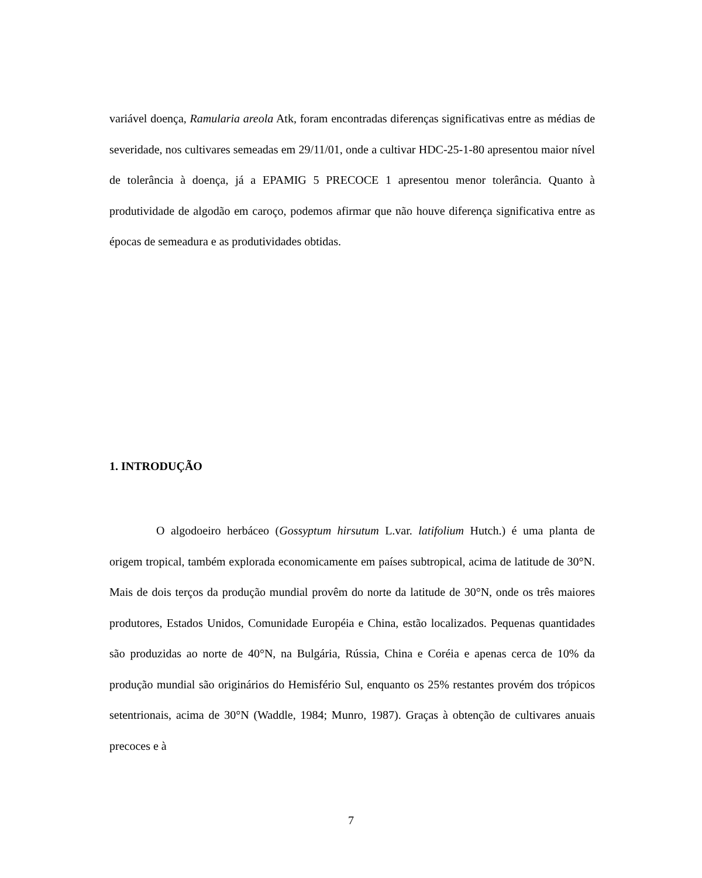variável doença, Ramularia areola Atk, foram encontradas diferenças significativas entre as médias de severidade, nos cultivares semeadas em 29/11/01, onde a cultivar HDC-25-1-80 apresentou maior nível de tolerância à doença, já a EPAMIG 5 PRECOCE 1 apresentou menor tolerância. Quanto à produtividade de algodão em caroço, podemos afirmar que não houve diferença significativa entre as épocas de semeadura e as produtividades obtidas.
1. INTRODUÇÃO
O algodoeiro herbáceo (Gossyptum hirsutum L.var. latifolium Hutch.) é uma planta de origem tropical, também explorada economicamente em países subtropical, acima de latitude de 30°N. Mais de dois terços da produção mundial provêm do norte da latitude de 30°N, onde os três maiores produtores, Estados Unidos, Comunidade Européia e China, estão localizados. Pequenas quantidades são produzidas ao norte de 40°N, na Bulgária, Rússia, China e Coréia e apenas cerca de 10% da produção mundial são originários do Hemisfério Sul, enquanto os 25% restantes provém dos trópicos setentrionais, acima de 30°N (Waddle, 1984; Munro, 1987). Graças à obtenção de cultivares anuais precoces e à
7